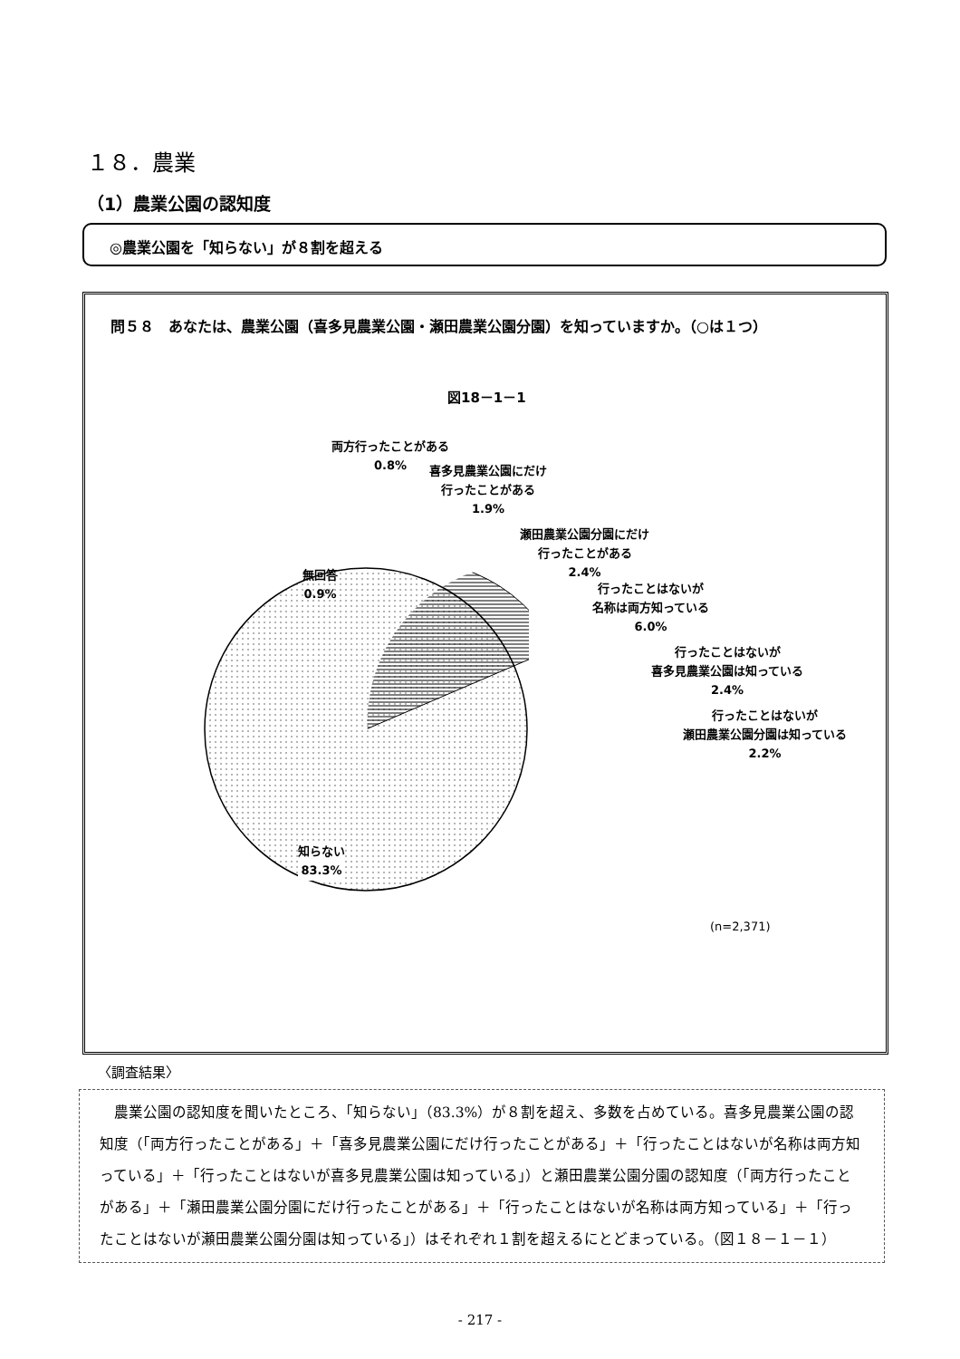１８．農業
（1）農業公園の認知度
◎農業公園を「知らない」が８割を超える
問５８　あなたは、農業公園（喜多見農業公園・瀬田農業公園分園）を知っていますか。（○は１つ）
図18－1－1
両方行ったことがある
0.8%
喜多見農業公園にだけ
行ったことがある
1.9%
瀬田農業公園分園にだけ
行ったことがある
2.4%
無回答
0.9%
行ったことはないが
名称は両方知っている
6.0%
行ったことはないが
喜多見農業公園は知っている
2.4%
行ったことはないが
瀬田農業公園分園は知っている
2.2%
知らない
83.3%
(n=2,371)
〈調査結果〉
　農業公園の認知度を聞いたところ、「知らない」（83.3%）が８割を超え、多数を占めている。喜多見農業公園の認知度（「両方行ったことがある」＋「喜多見農業公園にだけ行ったことがある」＋「行ったことはないが名称は両方知っている」＋「行ったことはないが喜多見農業公園は知っている」）と瀬田農業公園分園の認知度（「両方行ったことがある」＋「瀬田農業公園分園にだけ行ったことがある」＋「行ったことはないが名称は両方知っている」＋「行ったことはないが瀬田農業公園分園は知っている」）はそれぞれ１割を超えるにとどまっている。（図１８－１－１）
- 217 -